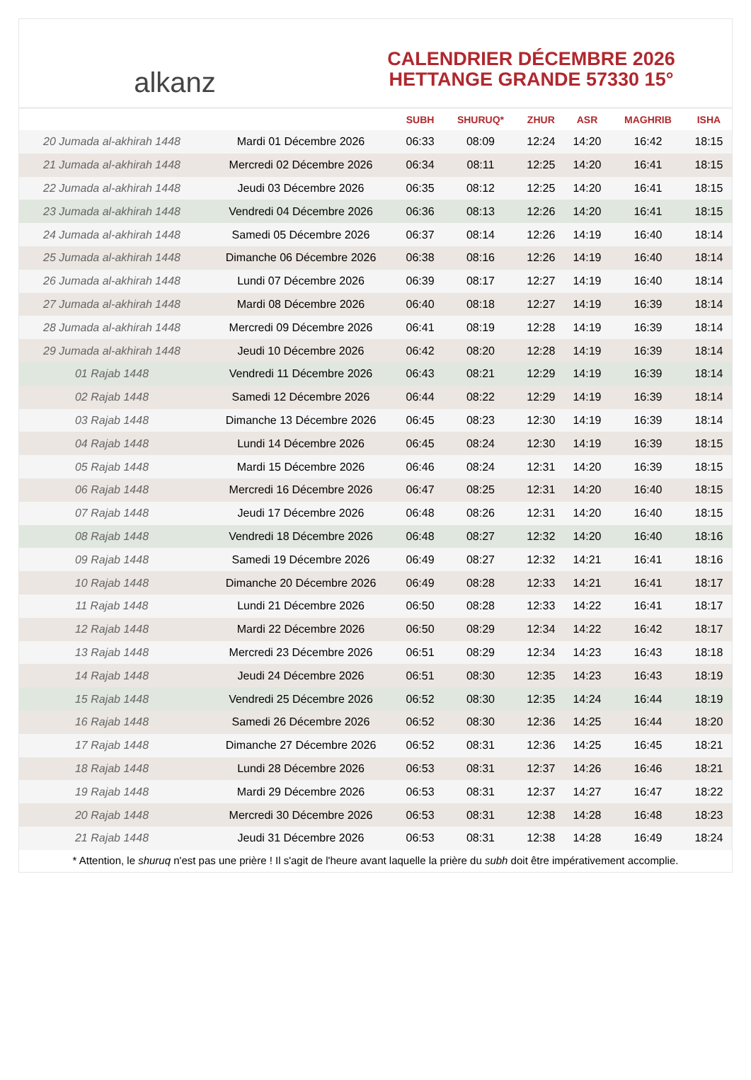alkanz
CALENDRIER DÉCEMBRE 2026
HETTANGE GRANDE 57330 15°
| | | SUBH | SHURUQ* | ZHUR | ASR | MAGHRIB | ISHA |
| --- | --- | --- | --- | --- | --- | --- | --- |
| 20 Jumada al-akhirah 1448 | Mardi 01 Décembre 2026 | 06:33 | 08:09 | 12:24 | 14:20 | 16:42 | 18:15 |
| 21 Jumada al-akhirah 1448 | Mercredi 02 Décembre 2026 | 06:34 | 08:11 | 12:25 | 14:20 | 16:41 | 18:15 |
| 22 Jumada al-akhirah 1448 | Jeudi 03 Décembre 2026 | 06:35 | 08:12 | 12:25 | 14:20 | 16:41 | 18:15 |
| 23 Jumada al-akhirah 1448 | Vendredi 04 Décembre 2026 | 06:36 | 08:13 | 12:26 | 14:20 | 16:41 | 18:15 |
| 24 Jumada al-akhirah 1448 | Samedi 05 Décembre 2026 | 06:37 | 08:14 | 12:26 | 14:19 | 16:40 | 18:14 |
| 25 Jumada al-akhirah 1448 | Dimanche 06 Décembre 2026 | 06:38 | 08:16 | 12:26 | 14:19 | 16:40 | 18:14 |
| 26 Jumada al-akhirah 1448 | Lundi 07 Décembre 2026 | 06:39 | 08:17 | 12:27 | 14:19 | 16:40 | 18:14 |
| 27 Jumada al-akhirah 1448 | Mardi 08 Décembre 2026 | 06:40 | 08:18 | 12:27 | 14:19 | 16:39 | 18:14 |
| 28 Jumada al-akhirah 1448 | Mercredi 09 Décembre 2026 | 06:41 | 08:19 | 12:28 | 14:19 | 16:39 | 18:14 |
| 29 Jumada al-akhirah 1448 | Jeudi 10 Décembre 2026 | 06:42 | 08:20 | 12:28 | 14:19 | 16:39 | 18:14 |
| 01 Rajab 1448 | Vendredi 11 Décembre 2026 | 06:43 | 08:21 | 12:29 | 14:19 | 16:39 | 18:14 |
| 02 Rajab 1448 | Samedi 12 Décembre 2026 | 06:44 | 08:22 | 12:29 | 14:19 | 16:39 | 18:14 |
| 03 Rajab 1448 | Dimanche 13 Décembre 2026 | 06:45 | 08:23 | 12:30 | 14:19 | 16:39 | 18:14 |
| 04 Rajab 1448 | Lundi 14 Décembre 2026 | 06:45 | 08:24 | 12:30 | 14:19 | 16:39 | 18:15 |
| 05 Rajab 1448 | Mardi 15 Décembre 2026 | 06:46 | 08:24 | 12:31 | 14:20 | 16:39 | 18:15 |
| 06 Rajab 1448 | Mercredi 16 Décembre 2026 | 06:47 | 08:25 | 12:31 | 14:20 | 16:40 | 18:15 |
| 07 Rajab 1448 | Jeudi 17 Décembre 2026 | 06:48 | 08:26 | 12:31 | 14:20 | 16:40 | 18:15 |
| 08 Rajab 1448 | Vendredi 18 Décembre 2026 | 06:48 | 08:27 | 12:32 | 14:20 | 16:40 | 18:16 |
| 09 Rajab 1448 | Samedi 19 Décembre 2026 | 06:49 | 08:27 | 12:32 | 14:21 | 16:41 | 18:16 |
| 10 Rajab 1448 | Dimanche 20 Décembre 2026 | 06:49 | 08:28 | 12:33 | 14:21 | 16:41 | 18:17 |
| 11 Rajab 1448 | Lundi 21 Décembre 2026 | 06:50 | 08:28 | 12:33 | 14:22 | 16:41 | 18:17 |
| 12 Rajab 1448 | Mardi 22 Décembre 2026 | 06:50 | 08:29 | 12:34 | 14:22 | 16:42 | 18:17 |
| 13 Rajab 1448 | Mercredi 23 Décembre 2026 | 06:51 | 08:29 | 12:34 | 14:23 | 16:43 | 18:18 |
| 14 Rajab 1448 | Jeudi 24 Décembre 2026 | 06:51 | 08:30 | 12:35 | 14:23 | 16:43 | 18:19 |
| 15 Rajab 1448 | Vendredi 25 Décembre 2026 | 06:52 | 08:30 | 12:35 | 14:24 | 16:44 | 18:19 |
| 16 Rajab 1448 | Samedi 26 Décembre 2026 | 06:52 | 08:30 | 12:36 | 14:25 | 16:44 | 18:20 |
| 17 Rajab 1448 | Dimanche 27 Décembre 2026 | 06:52 | 08:31 | 12:36 | 14:25 | 16:45 | 18:21 |
| 18 Rajab 1448 | Lundi 28 Décembre 2026 | 06:53 | 08:31 | 12:37 | 14:26 | 16:46 | 18:21 |
| 19 Rajab 1448 | Mardi 29 Décembre 2026 | 06:53 | 08:31 | 12:37 | 14:27 | 16:47 | 18:22 |
| 20 Rajab 1448 | Mercredi 30 Décembre 2026 | 06:53 | 08:31 | 12:38 | 14:28 | 16:48 | 18:23 |
| 21 Rajab 1448 | Jeudi 31 Décembre 2026 | 06:53 | 08:31 | 12:38 | 14:28 | 16:49 | 18:24 |
* Attention, le shuruq n'est pas une prière ! Il s'agit de l'heure avant laquelle la prière du subh doit être impérativement accomplie.